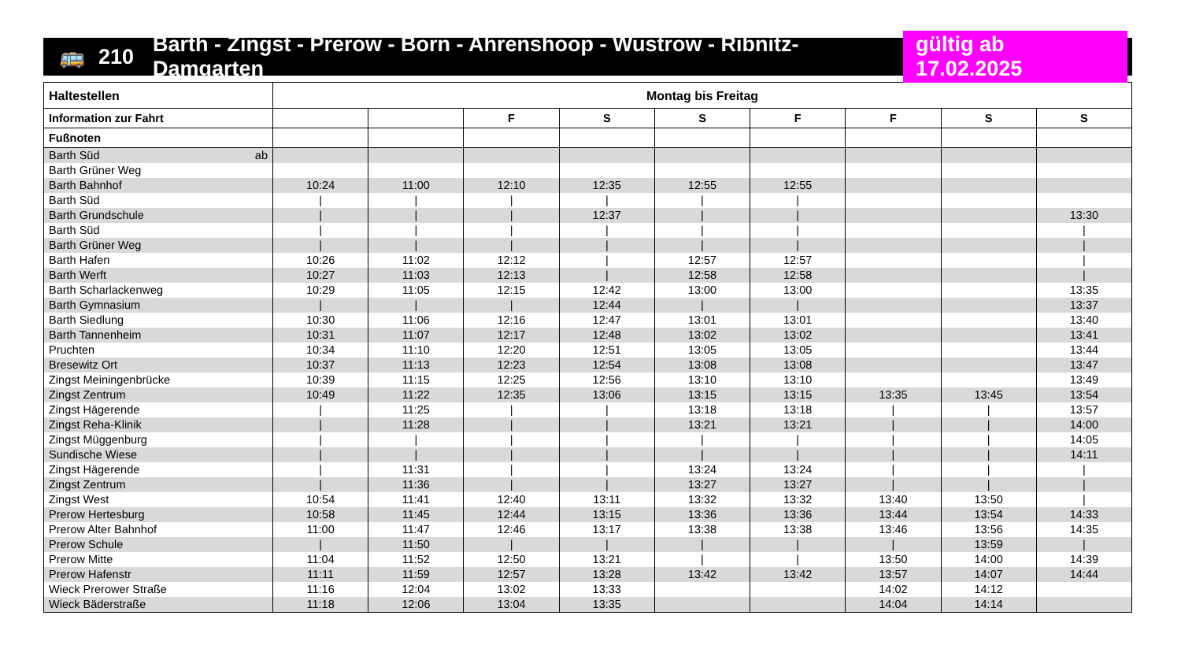🚌 210 Barth - Zingst - Prerow - Born - Ahrenshoop - Wustrow - Ribnitz-Damgarten gültig ab 17.02.2025
| Haltestellen | Montag bis Freitag | | | | | | | | |
| --- | --- | --- | --- | --- | --- | --- | --- | --- | --- |
| Information zur Fahrt | | | F | S | S | F | F | S | S |
| Fußnoten | | | | | | | | | |
| Barth Süd ab | | | | | | | | | |
| Barth Grüner Weg | | | | | | | | | |
| Barth Bahnhof | 10:24 | 11:00 | 12:10 | 12:35 | 12:55 | 12:55 | | | |
| Barth Süd | / | / | / | / | / | / | | | |
| Barth Grundschule | / | / | / | 12:37 | / | / | | | 13:30 |
| Barth Süd | / | / | / | / | / | / | | | / |
| Barth Grüner Weg | / | / | / | / | / | / | | | / |
| Barth Hafen | 10:26 | 11:02 | 12:12 | / | 12:57 | 12:57 | | | / |
| Barth Werft | 10:27 | 11:03 | 12:13 | / | 12:58 | 12:58 | | | / |
| Barth Scharlackenweg | 10:29 | 11:05 | 12:15 | 12:42 | 13:00 | 13:00 | | | 13:35 |
| Barth Gymnasium | / | / | / | 12:44 | / | / | | | 13:37 |
| Barth Siedlung | 10:30 | 11:06 | 12:16 | 12:47 | 13:01 | 13:01 | | | 13:40 |
| Barth Tannenheim | 10:31 | 11:07 | 12:17 | 12:48 | 13:02 | 13:02 | | | 13:41 |
| Pruchten | 10:34 | 11:10 | 12:20 | 12:51 | 13:05 | 13:05 | | | 13:44 |
| Bresewitz Ort | 10:37 | 11:13 | 12:23 | 12:54 | 13:08 | 13:08 | | | 13:47 |
| Zingst Meiningenbrücke | 10:39 | 11:15 | 12:25 | 12:56 | 13:10 | 13:10 | | | 13:49 |
| Zingst Zentrum | 10:49 | 11:22 | 12:35 | 13:06 | 13:15 | 13:15 | 13:35 | 13:45 | 13:54 |
| Zingst Hägerende | / | 11:25 | / | / | 13:18 | 13:18 | / | / | 13:57 |
| Zingst Reha-Klinik | / | 11:28 | / | / | 13:21 | 13:21 | / | / | 14:00 |
| Zingst Müggenburg | / | / | / | / | / | / | / | / | 14:05 |
| Sundische Wiese | / | / | / | / | / | / | / | / | 14:11 |
| Zingst Hägerende | / | 11:31 | / | / | 13:24 | 13:24 | / | / | / |
| Zingst Zentrum | / | 11:36 | / | / | 13:27 | 13:27 | / | / | / |
| Zingst West | 10:54 | 11:41 | 12:40 | 13:11 | 13:32 | 13:32 | 13:40 | 13:50 | / |
| Prerow Hertesburg | 10:58 | 11:45 | 12:44 | 13:15 | 13:36 | 13:36 | 13:44 | 13:54 | 14:33 |
| Prerow Alter Bahnhof | 11:00 | 11:47 | 12:46 | 13:17 | 13:38 | 13:38 | 13:46 | 13:56 | 14:35 |
| Prerow Schule | / | 11:50 | / | / | / | / | / | 13:59 | / |
| Prerow Mitte | 11:04 | 11:52 | 12:50 | 13:21 | / | / | 13:50 | 14:00 | 14:39 |
| Prerow Hafenstr | 11:11 | 11:59 | 12:57 | 13:28 | 13:42 | 13:42 | 13:57 | 14:07 | 14:44 |
| Wieck Prerower Straße | 11:16 | 12:04 | 13:02 | 13:33 | | | 14:02 | 14:12 | |
| Wieck Bäderstraße | 11:18 | 12:06 | 13:04 | 13:35 | | | 14:04 | 14:14 | |